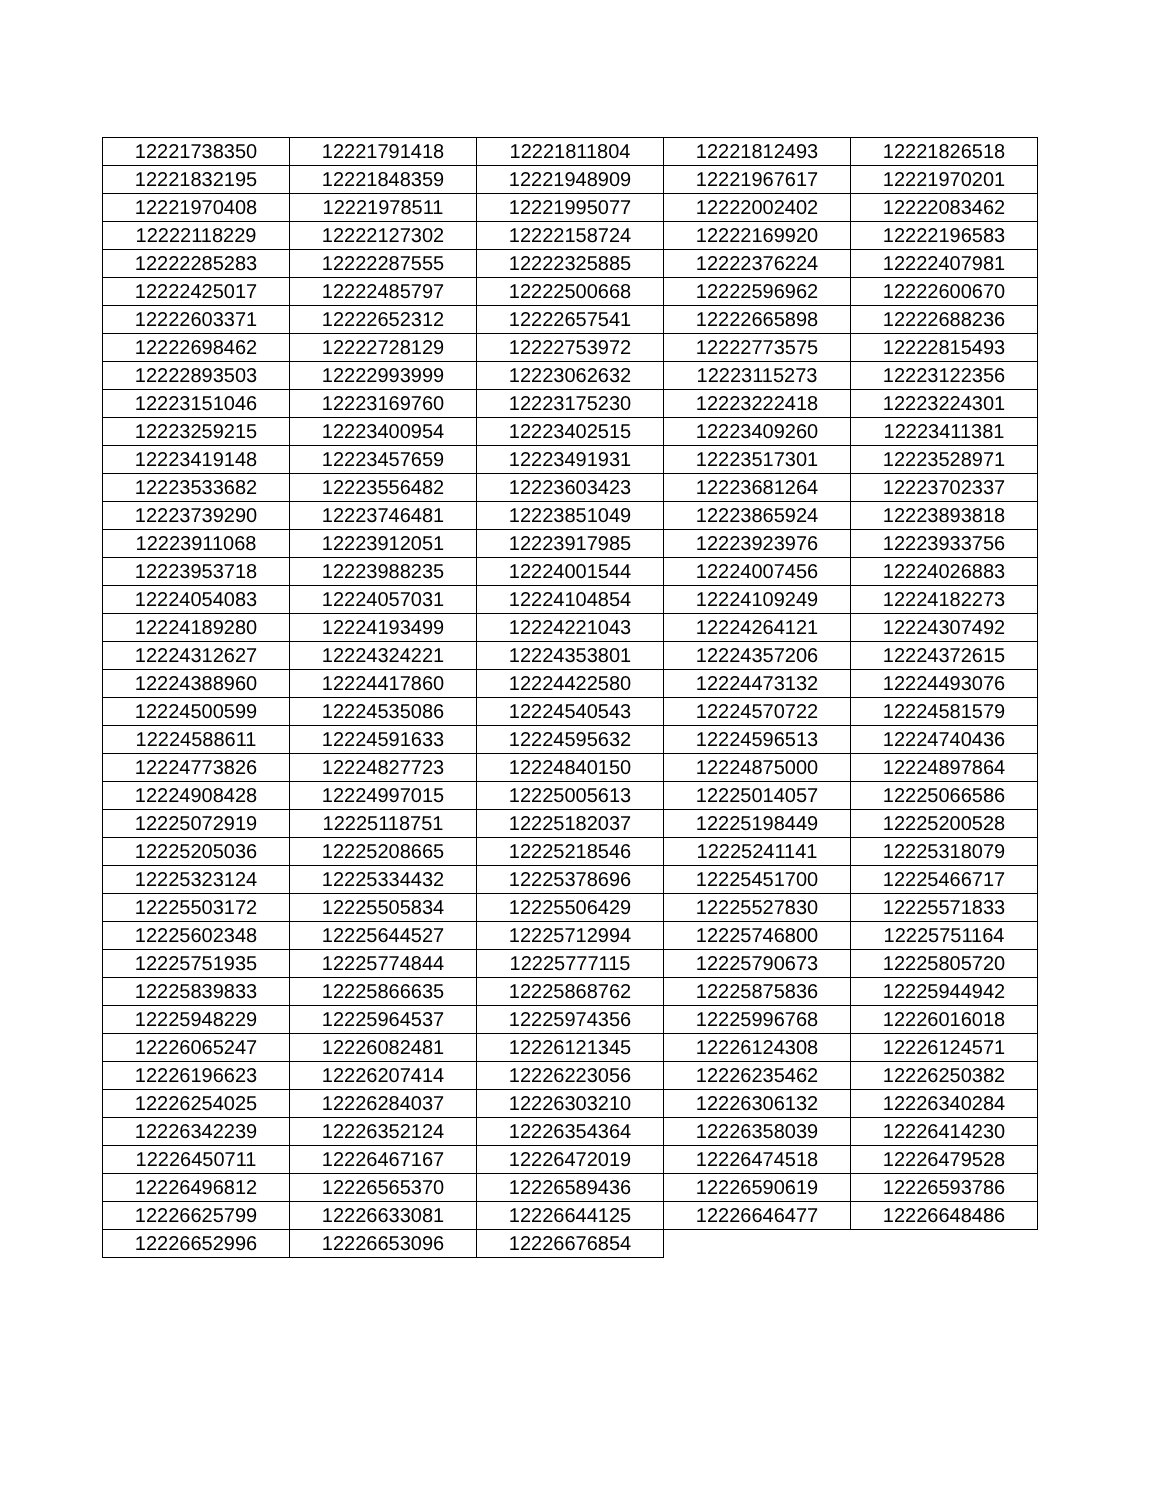| 12221738350 | 12221791418 | 12221811804 | 12221812493 | 12221826518 |
| 12221832195 | 12221848359 | 12221948909 | 12221967617 | 12221970201 |
| 12221970408 | 12221978511 | 12221995077 | 12222002402 | 12222083462 |
| 12222118229 | 12222127302 | 12222158724 | 12222169920 | 12222196583 |
| 12222285283 | 12222287555 | 12222325885 | 12222376224 | 12222407981 |
| 12222425017 | 12222485797 | 12222500668 | 12222596962 | 12222600670 |
| 12222603371 | 12222652312 | 12222657541 | 12222665898 | 12222688236 |
| 12222698462 | 12222728129 | 12222753972 | 12222773575 | 12222815493 |
| 12222893503 | 12222993999 | 12223062632 | 12223115273 | 12223122356 |
| 12223151046 | 12223169760 | 12223175230 | 12223222418 | 12223224301 |
| 12223259215 | 12223400954 | 12223402515 | 12223409260 | 12223411381 |
| 12223419148 | 12223457659 | 12223491931 | 12223517301 | 12223528971 |
| 12223533682 | 12223556482 | 12223603423 | 12223681264 | 12223702337 |
| 12223739290 | 12223746481 | 12223851049 | 12223865924 | 12223893818 |
| 12223911068 | 12223912051 | 12223917985 | 12223923976 | 12223933756 |
| 12223953718 | 12223988235 | 12224001544 | 12224007456 | 12224026883 |
| 12224054083 | 12224057031 | 12224104854 | 12224109249 | 12224182273 |
| 12224189280 | 12224193499 | 12224221043 | 12224264121 | 12224307492 |
| 12224312627 | 12224324221 | 12224353801 | 12224357206 | 12224372615 |
| 12224388960 | 12224417860 | 12224422580 | 12224473132 | 12224493076 |
| 12224500599 | 12224535086 | 12224540543 | 12224570722 | 12224581579 |
| 12224588611 | 12224591633 | 12224595632 | 12224596513 | 12224740436 |
| 12224773826 | 12224827723 | 12224840150 | 12224875000 | 12224897864 |
| 12224908428 | 12224997015 | 12225005613 | 12225014057 | 12225066586 |
| 12225072919 | 12225118751 | 12225182037 | 12225198449 | 12225200528 |
| 12225205036 | 12225208665 | 12225218546 | 12225241141 | 12225318079 |
| 12225323124 | 12225334432 | 12225378696 | 12225451700 | 12225466717 |
| 12225503172 | 12225505834 | 12225506429 | 12225527830 | 12225571833 |
| 12225602348 | 12225644527 | 12225712994 | 12225746800 | 12225751164 |
| 12225751935 | 12225774844 | 12225777115 | 12225790673 | 12225805720 |
| 12225839833 | 12225866635 | 12225868762 | 12225875836 | 12225944942 |
| 12225948229 | 12225964537 | 12225974356 | 12225996768 | 12226016018 |
| 12226065247 | 12226082481 | 12226121345 | 12226124308 | 12226124571 |
| 12226196623 | 12226207414 | 12226223056 | 12226235462 | 12226250382 |
| 12226254025 | 12226284037 | 12226303210 | 12226306132 | 12226340284 |
| 12226342239 | 12226352124 | 12226354364 | 12226358039 | 12226414230 |
| 12226450711 | 12226467167 | 12226472019 | 12226474518 | 12226479528 |
| 12226496812 | 12226565370 | 12226589436 | 12226590619 | 12226593786 |
| 12226625799 | 12226633081 | 12226644125 | 12226646477 | 12226648486 |
| 12226652996 | 12226653096 | 12226676854 | | |